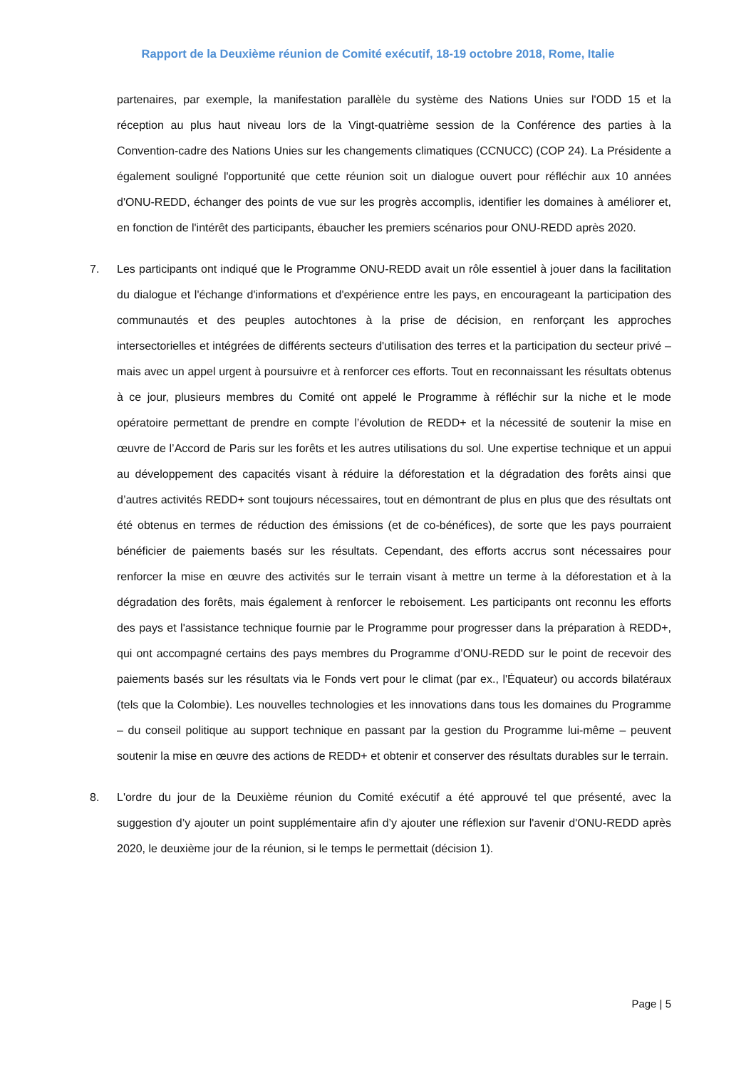Rapport de la Deuxième réunion de Comité exécutif, 18-19 octobre 2018, Rome, Italie
partenaires, par exemple, la manifestation parallèle du système des Nations Unies sur l'ODD 15 et la réception au plus haut niveau lors de la Vingt-quatrième session de la Conférence des parties à la Convention-cadre des Nations Unies sur les changements climatiques (CCNUCC) (COP 24). La Présidente a également souligné l'opportunité que cette réunion soit un dialogue ouvert pour réfléchir aux 10 années d'ONU-REDD, échanger des points de vue sur les progrès accomplis, identifier les domaines à améliorer et, en fonction de l'intérêt des participants, ébaucher les premiers scénarios pour ONU-REDD après 2020.
7. Les participants ont indiqué que le Programme ONU-REDD avait un rôle essentiel à jouer dans la facilitation du dialogue et l'échange d'informations et d'expérience entre les pays, en encourageant la participation des communautés et des peuples autochtones à la prise de décision, en renforçant les approches intersectorielles et intégrées de différents secteurs d'utilisation des terres et la participation du secteur privé – mais avec un appel urgent à poursuivre et à renforcer ces efforts. Tout en reconnaissant les résultats obtenus à ce jour, plusieurs membres du Comité ont appelé le Programme à réfléchir sur la niche et le mode opératoire permettant de prendre en compte l’évolution de REDD+ et la nécessité de soutenir la mise en œuvre de l’Accord de Paris sur les forêts et les autres utilisations du sol. Une expertise technique et un appui au développement des capacités visant à réduire la déforestation et la dégradation des forêts ainsi que d’autres activités REDD+ sont toujours nécessaires, tout en démontrant de plus en plus que des résultats ont été obtenus en termes de réduction des émissions (et de co-bénéfices), de sorte que les pays pourraient bénéficier de paiements basés sur les résultats. Cependant, des efforts accrus sont nécessaires pour renforcer la mise en œuvre des activités sur le terrain visant à mettre un terme à la déforestation et à la dégradation des forêts, mais également à renforcer le reboisement. Les participants ont reconnu les efforts des pays et l'assistance technique fournie par le Programme pour progresser dans la préparation à REDD+, qui ont accompagné certains des pays membres du Programme d’ONU-REDD sur le point de recevoir des paiements basés sur les résultats via le Fonds vert pour le climat (par ex., l'Équateur) ou accords bilatéraux (tels que la Colombie). Les nouvelles technologies et les innovations dans tous les domaines du Programme – du conseil politique au support technique en passant par la gestion du Programme lui-même – peuvent soutenir la mise en œuvre des actions de REDD+ et obtenir et conserver des résultats durables sur le terrain.
8. L'ordre du jour de la Deuxième réunion du Comité exécutif a été approuvé tel que présenté, avec la suggestion d’y ajouter un point supplémentaire afin d’y ajouter une réflexion sur l'avenir d'ONU-REDD après 2020, le deuxième jour de la réunion, si le temps le permettait (décision 1).
Page | 5